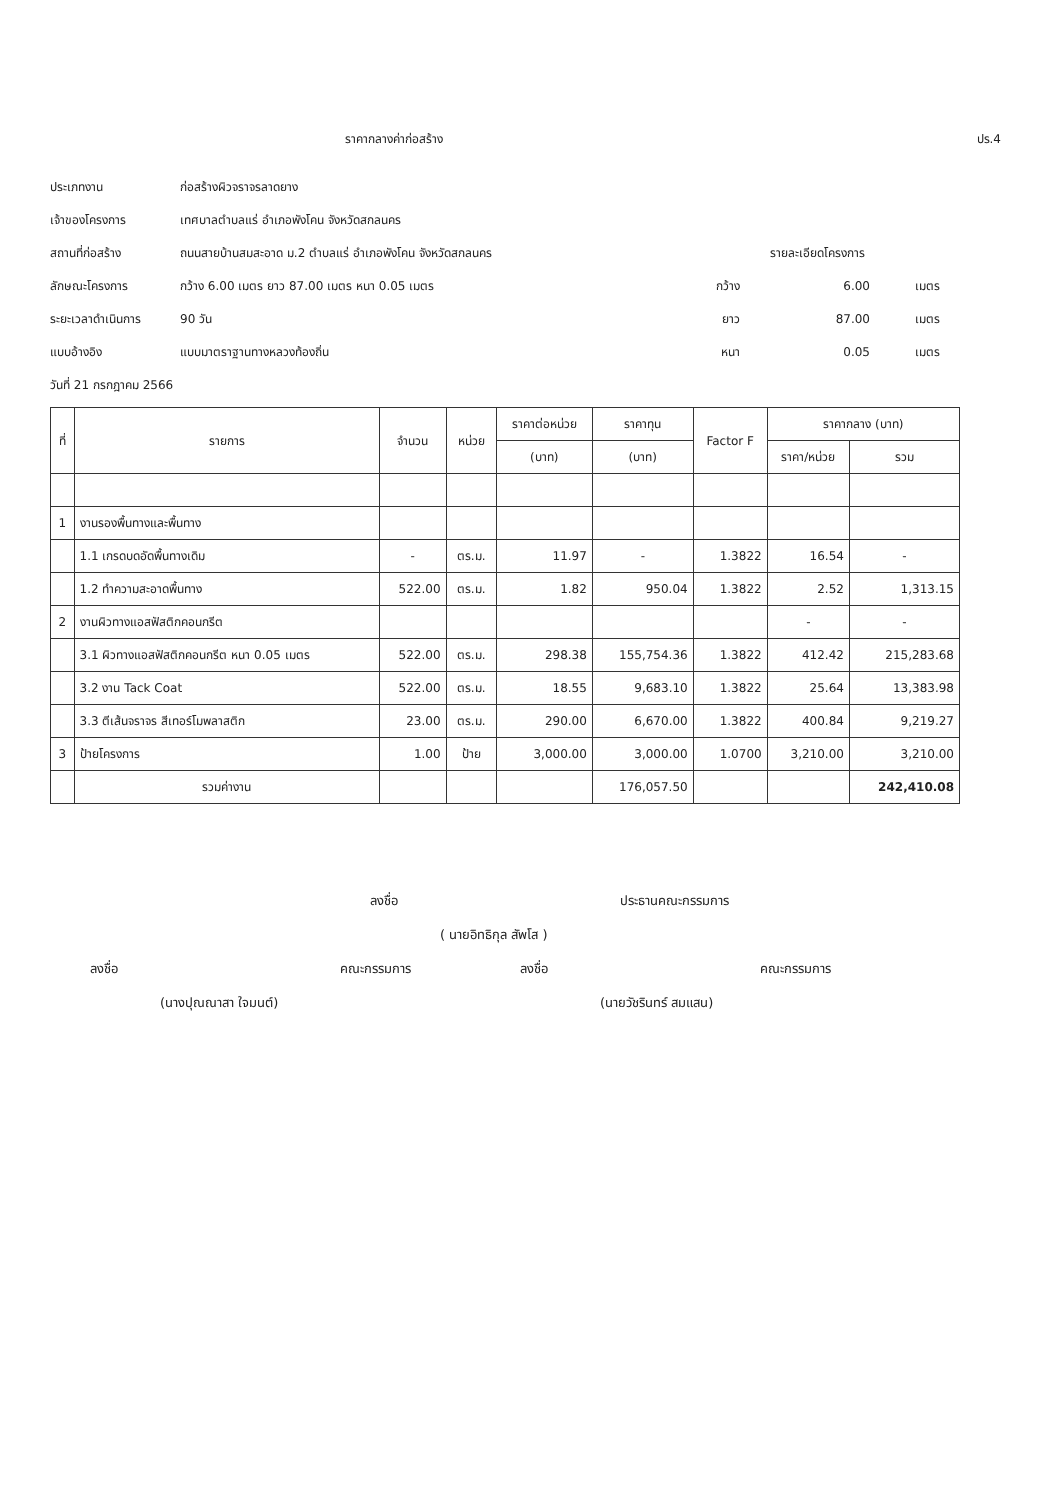ราคากลางค่าก่อสร้าง ปร.4
ประเภทงาน ก่อสร้างผิวจราจรลาดยาง
เจ้าของโครงการ เทศบาลตำบลแร่ อำเภอพังโคน จังหวัดสกลนคร
สถานที่ก่อสร้าง ถนนสายบ้านสมสะอาด ม.2 ตำบลแร่ อำเภอพังโคน จังหวัดสกลนคร รายละเอียดโครงการ
ลักษณะโครงการ กว้าง 6.00 เมตร ยาว 87.00 เมตร หนา 0.05 เมตร กว้าง 6.00 เมตร
ระยะเวลาดำเนินการ 90 วัน ยาว 87.00 เมตร
แบบอ้างอิง แบบมาตราฐานทางหลวงท้องถิ่น หนา 0.05 เมตร
วันที่ 21 กรกฎาคม 2566
| ที่ | รายการ | จำนวน | หน่วย | ราคาต่อหน่วย | ราคาทุน | Factor F | ราคากลาง (บาท) | |
| --- | --- | --- | --- | --- | --- | --- | --- | --- |
| | | | | (บาท) | (บาท) | | ราคา/หน่วย | รวม |
| 1 | งานรองพื้นทางและพื้นทาง | | | | | | | |
| | 1.1 เกรดบดอัดพื้นทางเดิม | - | ตร.ม. | 11.97 | - | 1.3822 | 16.54 | - |
| | 1.2 ทำความสะอาดพื้นทาง | 522.00 | ตร.ม. | 1.82 | 950.04 | 1.3822 | 2.52 | 1,313.15 |
| 2 | งานผิวทางแอสฟัสติกคอนกรีต | | | | | | - | - |
| | 3.1 ผิวทางแอสฟัสติกคอนกรีต หนา 0.05 เมตร | 522.00 | ตร.ม. | 298.38 | 155,754.36 | 1.3822 | 412.42 | 215,283.68 |
| | 3.2 งาน Tack Coat | 522.00 | ตร.ม. | 18.55 | 9,683.10 | 1.3822 | 25.64 | 13,383.98 |
| | 3.3 ตีเส้นจราจร สีเทอร์โมพลาสติก | 23.00 | ตร.ม. | 290.00 | 6,670.00 | 1.3822 | 400.84 | 9,219.27 |
| 3 | ป้ายโครงการ | 1.00 | ป้าย | 3,000.00 | 3,000.00 | 1.0700 | 3,210.00 | 3,210.00 |
| | รวมค่างาน | | | | 176,057.50 | | | 242,410.08 |
ลงชื่อ ประธานคณะกรรมการ
( นายอิทธิกุล สัพโส )
ลงชื่อ คณะกรรมการ ลงชื่อ คณะกรรมการ
(นางปุณณาสา ใจมนต์) (นายวัชรินทร์ สมแสน)